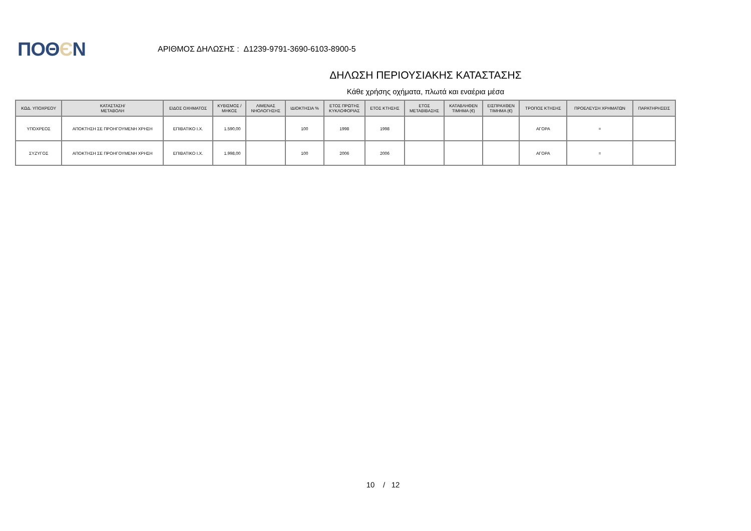ΠΟΘЄΝ
ΑΡΙΘΜΟΣ ΔΗΛΩΣΗΣ : Δ1239-9791-3690-6103-8900-5
ΔΗΛΩΣΗ ΠΕΡΙΟΥΣΙΑΚΗΣ ΚΑΤΑΣΤΑΣΗΣ
Κάθε χρήσης οχήματα, πλωτά και εναέρια μέσα
| ΚΩΔ. ΥΠΟΧΡΕΟΥ | ΚΑΤΑΣΤΑΣΗ/ ΜΕΤΑΒΟΛΗ | ΕΙΔΟΣ ΟΧΗΜΑΤΟΣ | ΚΥΒΙΣΜΟΣ / ΜΗΚΟΣ | ΛΙΜΕΝΑΣ ΝΗΟΛΟΓΗΣΗΣ | ΙΔΙΟΚΤΗΣΙΑ % | ΕΤΟΣ ΠΡΩΤΗΣ ΚΥΚΛΟΦΟΡΙΑΣ | ΕΤΟΣ ΚΤΗΣΗΣ | ΕΤΟΣ ΜΕΤΑΒΙΒΑΣΗΣ | ΚΑΤΑΒΛΗΘΕΝ ΤΙΜΗΜΑ (€) | ΕΙΣΠΡΑΧΘΕΝ ΤΙΜΗΜΑ (€) | ΤΡΟΠΟΣ ΚΤΗΣΗΣ | ΠΡΟΕΛΕΥΣΗ ΧΡΗΜΑΤΩΝ | ΠΑΡΑΤΗΡΗΣΕΙΣ |
| --- | --- | --- | --- | --- | --- | --- | --- | --- | --- | --- | --- | --- | --- |
| ΥΠΟΧΡΕΟΣ | ΑΠΟΚΤΗΣΗ ΣΕ ΠΡΟΗΓΟΥΜΕΝΗ ΧΡΗΣΗ | ΕΠΙΒΑΤΙΚΟ Ι.Χ. | 1.590,00 | | 100 | 1998 | 1998 | | | | ΑΓΟΡΑ | = | |
| ΣΥΖΥΓΟΣ | ΑΠΟΚΤΗΣΗ ΣΕ ΠΡΟΗΓΟΥΜΕΝΗ ΧΡΗΣΗ | ΕΠΙΒΑΤΙΚΟ Ι.Χ. | 1.998,00 | | 100 | 2006 | 2006 | | | | ΑΓΟΡΑ | = | |
10 / 12